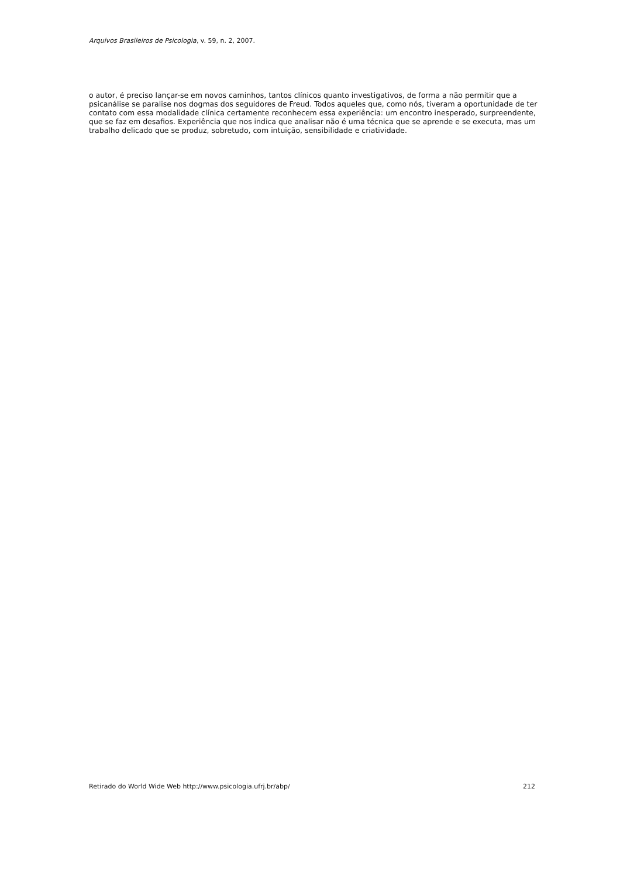Arquivos Brasileiros de Psicologia, v. 59, n. 2, 2007.
o autor, é preciso lançar-se em novos caminhos, tantos clínicos quanto investigativos, de forma a não permitir que a psicanálise se paralise nos dogmas dos seguidores de Freud. Todos aqueles que, como nós, tiveram a oportunidade de ter contato com essa modalidade clínica certamente reconhecem essa experiência: um encontro inesperado, surpreendente, que se faz em desafios. Experiência que nos indica que analisar não é uma técnica que se aprende e se executa, mas um trabalho delicado que se produz, sobretudo, com intuição, sensibilidade e criatividade.
Retirado do World Wide Web http://www.psicologia.ufrj.br/abp/ 212